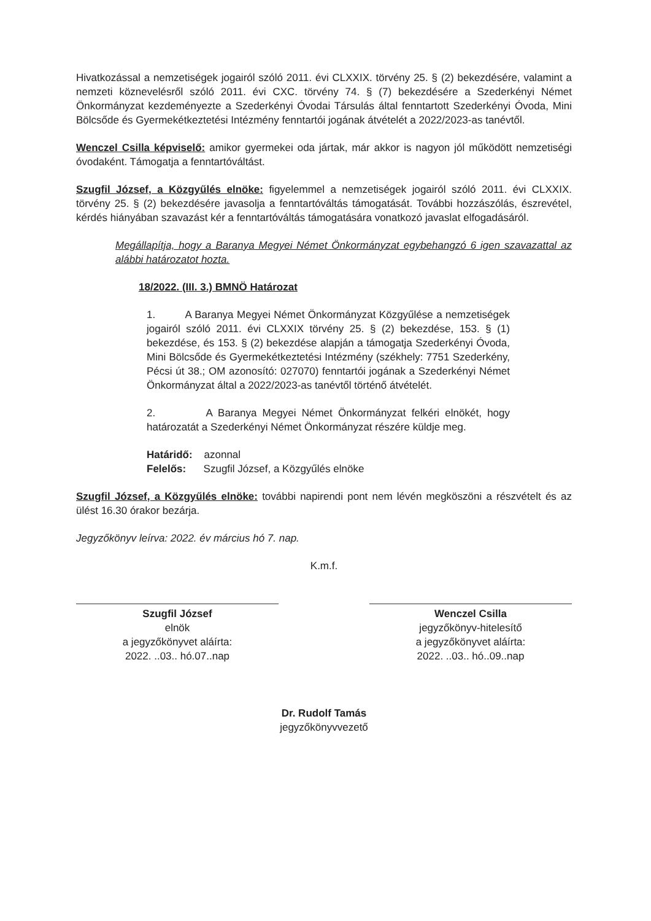Hivatkozással a nemzetiségek jogairól szóló 2011. évi CLXXIX. törvény 25. § (2) bekezdésére, valamint a nemzeti köznevelésről szóló 2011. évi CXC. törvény 74. § (7) bekezdésére a Szederkényi Német Önkormányzat kezdeményezte a Szederkényi Óvodai Társulás által fenntartott Szederkényi Óvoda, Mini Bölcsőde és Gyermekétkeztetési Intézmény fenntartói jogának átvételét a 2022/2023-as tanévtől.
Wenczel Csilla képviselő: amikor gyermekei oda jártak, már akkor is nagyon jól működött nemzetiségi óvodaként. Támogatja a fenntartóváltást.
Szugfil József, a Közgyűlés elnöke: figyelemmel a nemzetiségek jogairól szóló 2011. évi CLXXIX. törvény 25. § (2) bekezdésére javasolja a fenntartóváltás támogatását. További hozzászólás, észrevétel, kérdés hiányában szavazást kér a fenntartóváltás támogatására vonatkozó javaslat elfogadásáról.
Megállapítja, hogy a Baranya Megyei Német Önkormányzat egybehangzó 6 igen szavazattal az alábbi határozatot hozta.
18/2022. (III. 3.) BMNÖ Határozat
1. A Baranya Megyei Német Önkormányzat Közgyűlése a nemzetiségek jogairól szóló 2011. évi CLXXIX törvény 25. § (2) bekezdése, 153. § (1) bekezdése, és 153. § (2) bekezdése alapján a támogatja Szederkényi Óvoda, Mini Bölcsőde és Gyermekétkeztetési Intézmény (székhely: 7751 Szederkény, Pécsi út 38.; OM azonosító: 027070) fenntartói jogának a Szederkényi Német Önkormányzat által a 2022/2023-as tanévtől történő átvételét.
2. A Baranya Megyei Német Önkormányzat felkéri elnökét, hogy határozatát a Szederkényi Német Önkormányzat részére küldje meg.
Határidő: azonnal
Felelős: Szugfil József, a Közgyűlés elnöke
Szugfil József, a Közgyűlés elnöke: további napirendi pont nem lévén megköszöni a részvételt és az ülést 16.30 órakor bezárja.
Jegyzőkönyv leírva: 2022. év március hó 7. nap.
K.m.f.
Szugfil József
elnök
a jegyzőkönyvet aláírta:
2022. ..03.. hó.07..nap
Wenczel Csilla
jegyzőkönyv-hitelesítő
a jegyzőkönyvet aláírta:
2022. ..03.. hó..09..nap
Dr. Rudolf Tamás
jegyzőkönyvvezető